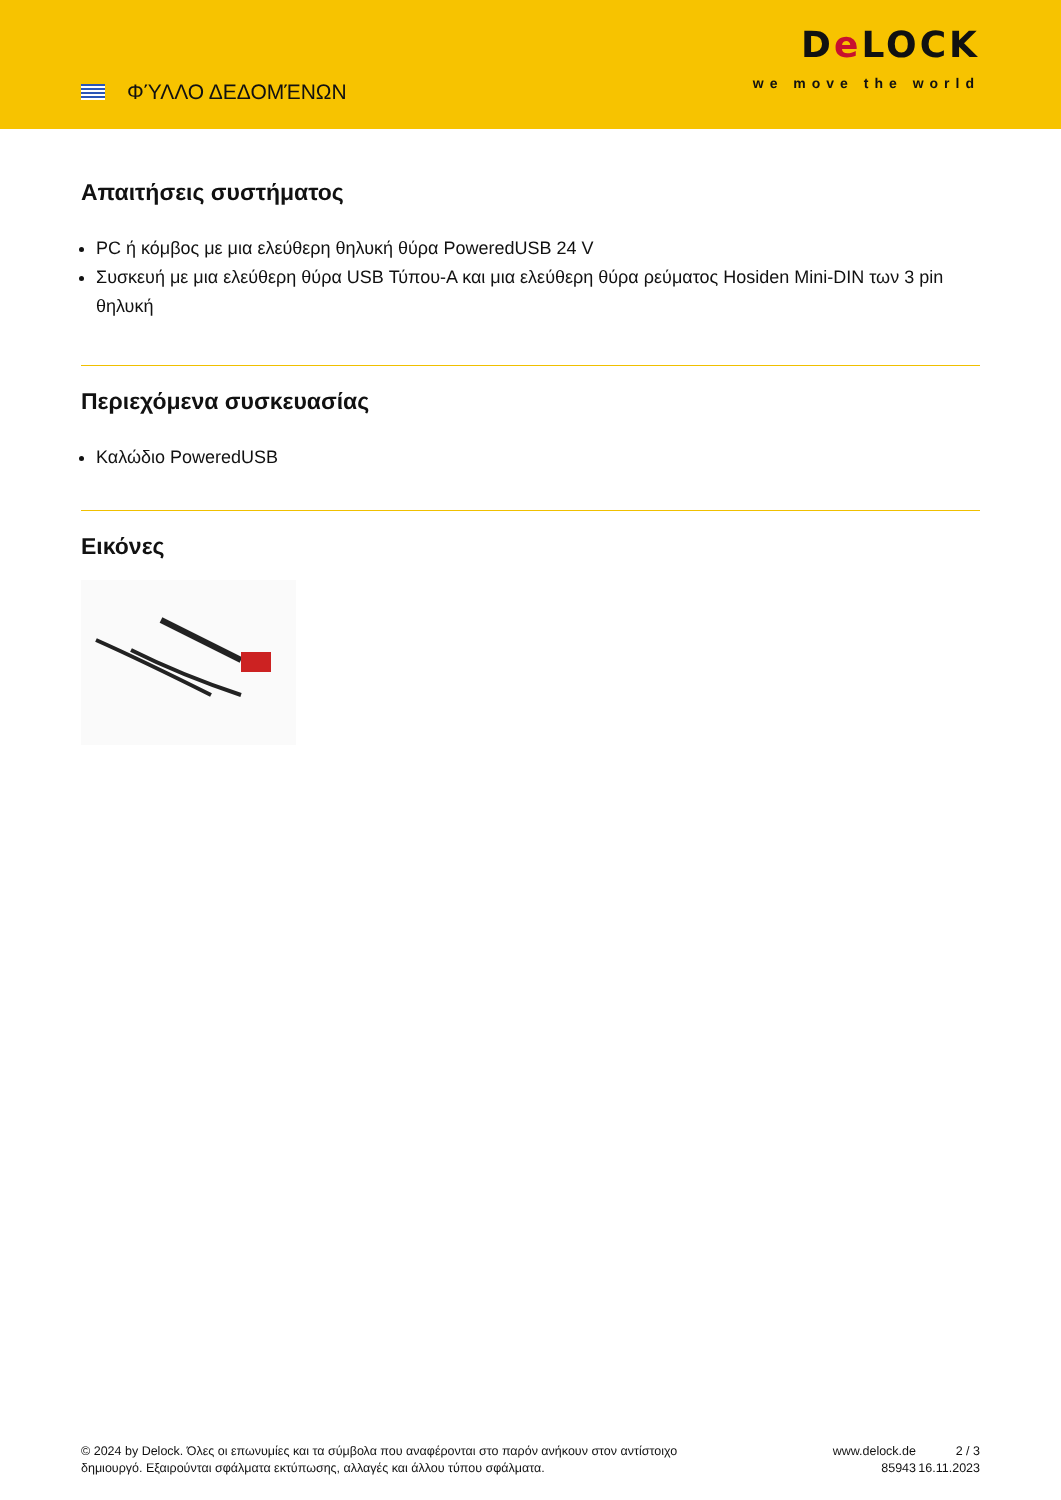ΦΎΛΛΟ ΔΕΔΟΜΈΝΩΝ
De LOCK
we move the world
Απαιτήσεις συστήματος
PC ή κόμβος με μια ελεύθερη θηλυκή θύρα PoweredUSB 24 V
Συσκευή με μια ελεύθερη θύρα USB Τύπου-A και μια ελεύθερη θύρα ρεύματος Hosiden Mini-DIN των 3 pin θηλυκή
Περιεχόμενα συσκευασίας
Καλώδιο PoweredUSB
Εικόνες
© 2024 by Delock. Όλες οι επωνυμίες και τα σύμβολα που αναφέρονται στο παρόν ανήκουν στον αντίστοιχο δημιουργό. Εξαιρούνται σφάλματα εκτύπωσης, αλλαγές και άλλου τύπου σφάλματα.
www.delock.de
85943
2 / 3
16.11.2023